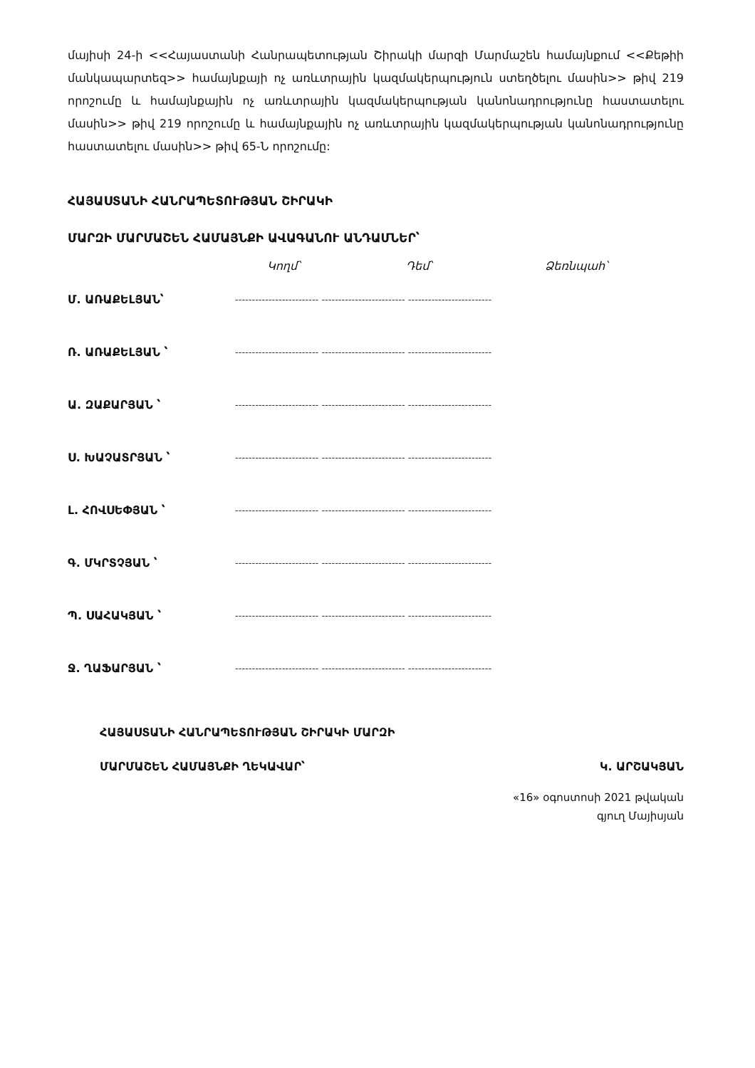մայիսի 24-ի <<Հայաստանի Հանրապետության Շիրակի մարզի Մարմաշեն համայնքում <<Քեթիի մանկապարտեզ>> համայնքայի ոչ առևտրային կազմակերպություն ստեղծելու մասին>> թիվ 219 որոշումը և համայնքային ոչ առևտրային կազմակերպության կանոնադրությունը հաստատելու մասին>> թիվ 219 որոշումը և համայնքային ոչ առևտրային կազմակերպության կանոնադրությունը հաստատելու մասին>> թիվ 65-Ն որոշումը:
ՀԱՅԱՍՏԱՆԻ ՀԱՆՐԱՊԵՏՈՒԹՅԱՆ ՇԻՐԱԿԻ
ՄԱՐԶԻ ՄԱՐՄԱՇԵՆ ՀԱՄԱՅՆՔԻ ԱՎԱԳԱՆՈՒ ԱՆԴԱՄՆԵՐ՝
Կողմ՝ Դեմ՝ Ձեռնպահ՝
Մ. ԱՌԱՔԵԼՅԱՆ՝ ------------------------- ------------------------- -------------------------
Ռ. ԱՌԱՔԵԼՅԱՆ ՝ ------------------------- ------------------------- -------------------------
Ա. ԶԱՔԱՐՅԱՆ ՝ ------------------------- ------------------------- -------------------------
Ս. ԽԱՉԱՏՐՅԱՆ ՝ ------------------------- ------------------------- -------------------------
Լ. ՀՈՎՍԵՓՅԱՆ ՝ ------------------------- ------------------------- -------------------------
Գ. ՄԿՐՏՉՅԱՆ ՝ ------------------------- ------------------------- -------------------------
Պ. ՍԱՀԱԿՅԱՆ ՝ ------------------------- ------------------------- -------------------------
Ջ. ՂԱՖԱՐՅԱՆ ՝ ------------------------- ------------------------- -------------------------
ՀԱՅԱՍՏԱՆԻ ՀԱՆՐԱՊԵՏՈՒԹՅԱՆ ՇԻՐԱԿԻ ՄԱՐԶԻ
ՄԱՐՄԱՇԵՆ ՀԱՄԱՅՆՔԻ ՂԵԿԱՎԱՐ՝ Կ. ԱՐՇԱԿՅԱՆ
«16» օգոստոսի 2021 թվական
գյուղ Մայիսյան